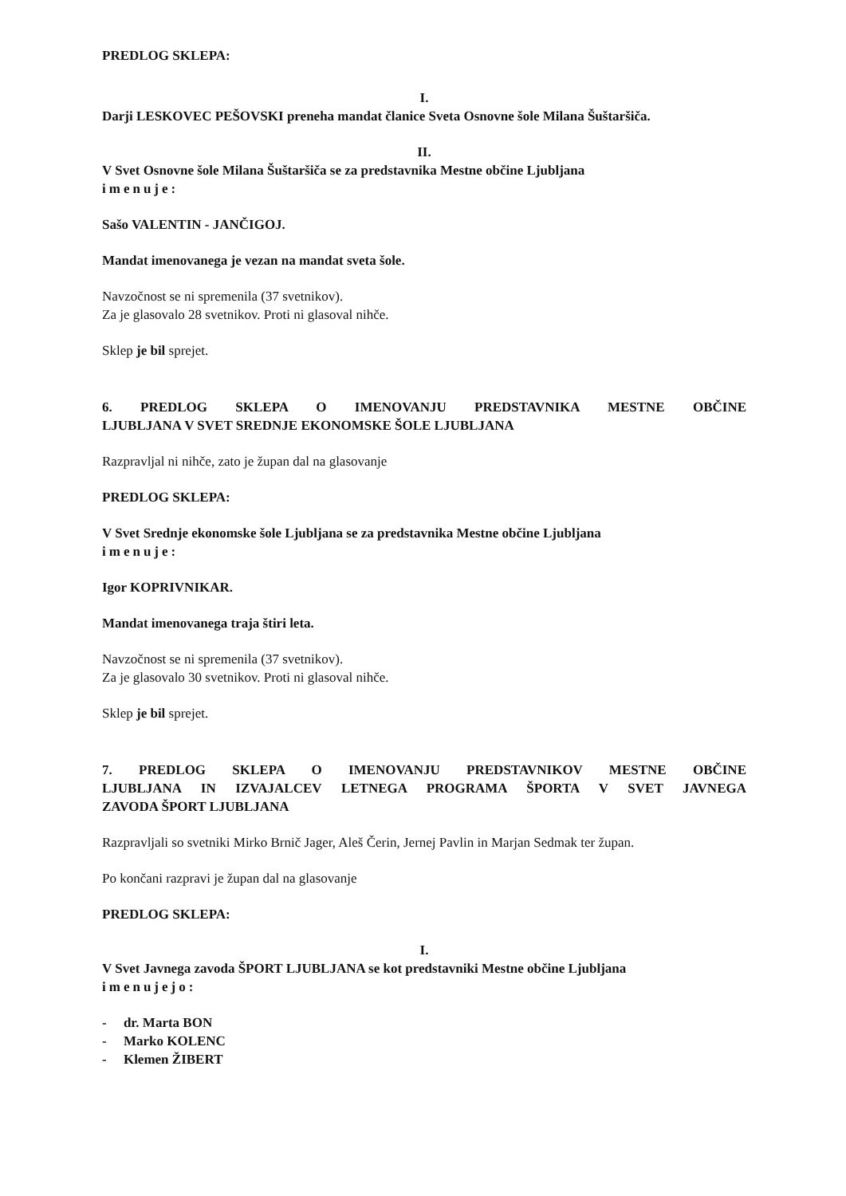PREDLOG SKLEPA:
I.
Darji LESKOVEC PEŠOVSKI preneha mandat članice Sveta Osnovne šole Milana Šuštaršiča.
II.
V Svet Osnovne šole Milana Šuštaršiča se za predstavnika Mestne občine Ljubljana
imenuje:
Sašo VALENTIN - JANČIGOJ.
Mandat imenovanega je vezan na mandat sveta šole.
Navzočnost se ni spremenila (37 svetnikov).
Za je glasovalo 28 svetnikov. Proti ni glasoval nihče.
Sklep je bil sprejet.
6. PREDLOG SKLEPA O IMENOVANJU PREDSTAVNIKA MESTNE OBČINE
LJUBLJANA V SVET SREDNJE EKONOMSKE ŠOLE LJUBLJANA
Razpravljal ni nihče, zato je župan dal na glasovanje
PREDLOG SKLEPA:
V Svet Srednje ekonomske šole Ljubljana se za predstavnika Mestne občine Ljubljana
imenuje:
Igor KOPRIVNIKAR.
Mandat imenovanega traja štiri leta.
Navzočnost se ni spremenila (37 svetnikov).
Za je glasovalo 30 svetnikov. Proti ni glasoval nihče.
Sklep je bil sprejet.
7. PREDLOG SKLEPA O IMENOVANJU PREDSTAVNIKOV MESTNE OBČINE
LJUBLJANA IN IZVAJALCEV LETNEGA PROGRAMA ŠPORTA V SVET JAVNEGA
ZAVODA ŠPORT LJUBLJANA
Razpravljali so svetniki Mirko Brnič Jager, Aleš Čerin, Jernej Pavlin in Marjan Sedmak ter župan.
Po končani razpravi je župan dal na glasovanje
PREDLOG SKLEPA:
I.
V Svet Javnega zavoda ŠPORT LJUBLJANA se kot predstavniki Mestne občine Ljubljana
imenujejo:
- dr. Marta BON
- Marko KOLENC
- Klemen ŽIBERT